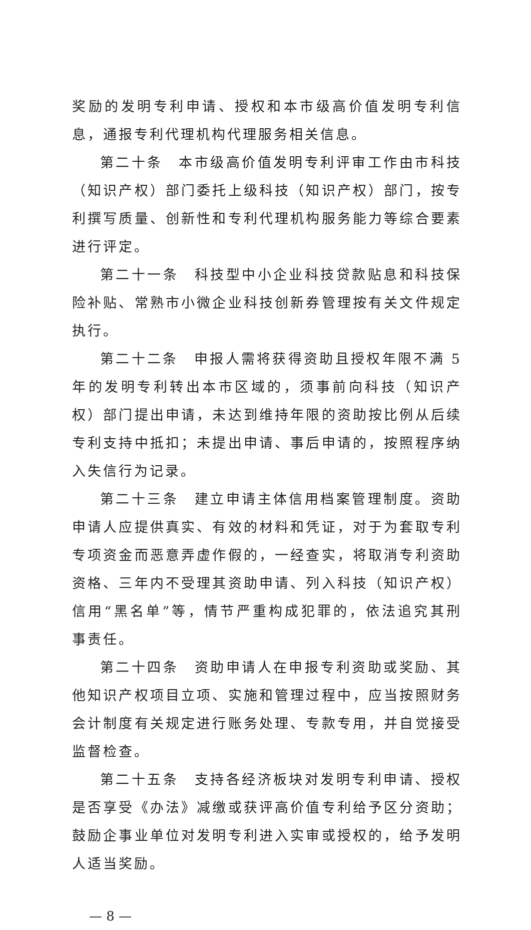奖励的发明专利申请、授权和本市级高价值发明专利信息，通报专利代理机构代理服务相关信息。
第二十条　本市级高价值发明专利评审工作由市科技（知识产权）部门委托上级科技（知识产权）部门，按专利撰写质量、创新性和专利代理机构服务能力等综合要素进行评定。
第二十一条　科技型中小企业科技贷款贴息和科技保险补贴、常熟市小微企业科技创新券管理按有关文件规定执行。
第二十二条　申报人需将获得资助且授权年限不满 5 年的发明专利转出本市区域的，须事前向科技（知识产权）部门提出申请，未达到维持年限的资助按比例从后续专利支持中抵扣；未提出申请、事后申请的，按照程序纳入失信行为记录。
第二十三条　建立申请主体信用档案管理制度。资助申请人应提供真实、有效的材料和凭证，对于为套取专利专项资金而恶意弄虚作假的，一经查实，将取消专利资助资格、三年内不受理其资助申请、列入科技（知识产权）信用“黑名单”等，情节严重构成犯罪的，依法追究其刑事责任。
第二十四条　资助申请人在申报专利资助或奖励、其他知识产权项目立项、实施和管理过程中，应当按照财务会计制度有关规定进行账务处理、专款专用，并自觉接受监督检查。
第二十五条　支持各经济板块对发明专利申请、授权是否享受《办法》减缴或获评高价值专利给予区分资助；鼓励企事业单位对发明专利进入实审或授权的，给予发明人适当奖励。
— 8 —